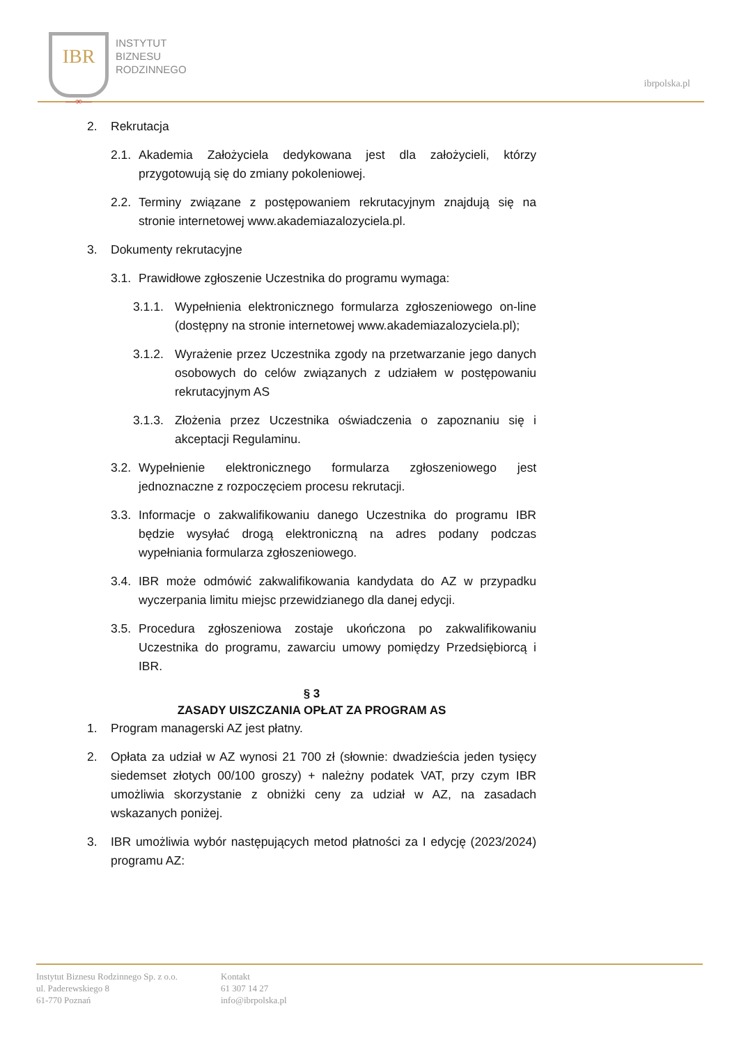IBR
—∞—
INSTYTUT
BIZNESU
RODZINNEGO
ibrpolska.pl
2. Rekrutacja
2.1. Akademia Założyciela dedykowana jest dla założycieli, którzy przygotowują się do zmiany pokoleniowej.
2.2. Terminy związane z postępowaniem rekrutacyjnym znajdują się na stronie internetowej www.akademiazalozyciela.pl.
3. Dokumenty rekrutacyjne
3.1. Prawidłowe zgłoszenie Uczestnika do programu wymaga:
3.1.1. Wypełnienia elektronicznego formularza zgłoszeniowego on-line (dostępny na stronie internetowej www.akademiazalozyciela.pl);
3.1.2. Wyrażenie przez Uczestnika zgody na przetwarzanie jego danych osobowych do celów związanych z udziałem w postępowaniu rekrutacyjnym AS
3.1.3. Złożenia przez Uczestnika oświadczenia o zapoznaniu się i akceptacji Regulaminu.
3.2. Wypełnienie elektronicznego formularza zgłoszeniowego jest jednoznaczne z rozpoczęciem procesu rekrutacji.
3.3. Informacje o zakwalifikowaniu danego Uczestnika do programu IBR będzie wysyłać drogą elektroniczną na adres podany podczas wypełniania formularza zgłoszeniowego.
3.4. IBR może odmówić zakwalifikowania kandydata do AZ w przypadku wyczerpania limitu miejsc przewidzianego dla danej edycji.
3.5. Procedura zgłoszeniowa zostaje ukończona po zakwalifikowaniu Uczestnika do programu, zawarciu umowy pomiędzy Przedsiębiorcą i IBR.
§ 3
ZASADY UISZCZANIA OPŁAT ZA PROGRAM AS
1. Program managerski AZ jest płatny.
2. Opłata za udział w AZ wynosi 21 700 zł (słownie: dwadzieścia jeden tysięcy siedemset złotych 00/100 groszy) + należny podatek VAT, przy czym IBR umożliwia skorzystanie z obniżki ceny za udział w AZ, na zasadach wskazanych poniżej.
3. IBR umożliwia wybór następujących metod płatności za I edycję (2023/2024) programu AZ:
Instytut Biznesu Rodzinnego Sp. z o.o.
ul. Paderewskiego 8
61-770 Poznań
Kontakt
61 307 14 27
info@ibrpolska.pl